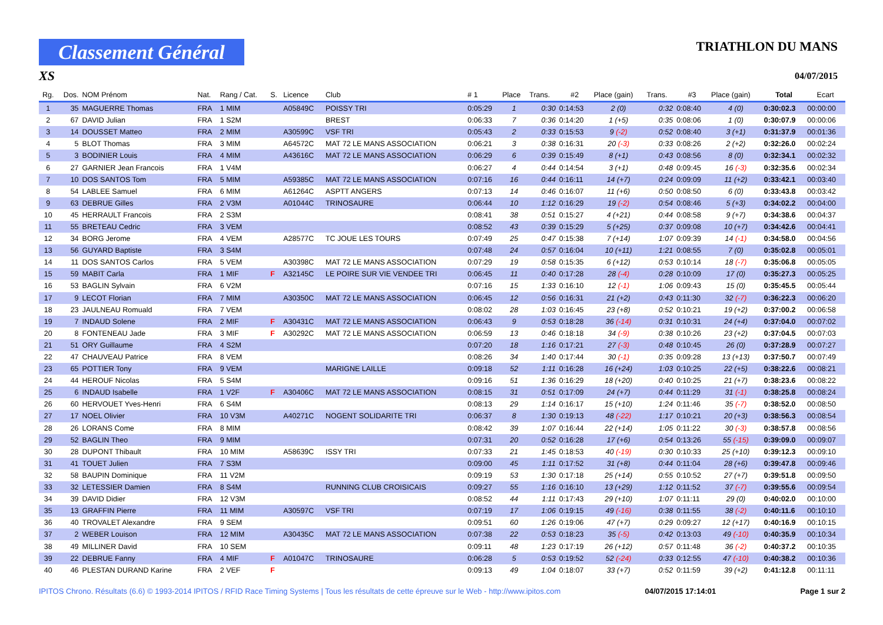Classement Général
TRIATHLON DU MANS
XS 04/07/2015
| Rg. | Dos. | NOM Prénom | Nat. | Rang / Cat. | S. | Licence | Club | # 1 | Place | Trans. | #2 | Place (gain) | Trans. | #3 | Place (gain) | Total | Ecart |
| --- | --- | --- | --- | --- | --- | --- | --- | --- | --- | --- | --- | --- | --- | --- | --- | --- | --- |
| 1 | 35 | MAGUERRE Thomas | FRA | 1 MIM | | A05849C | POISSY TRI | 0:05:29 | 1 | 0:30 | 0:14:53 | 2 (0) | 0:32 | 0:08:40 | 4 (0) | 0:30:02.3 | 00:00:00 |
| 2 | 67 | DAVID Julian | FRA | 1 S2M | | | BREST | 0:06:33 | 7 | 0:36 | 0:14:20 | 1 (+5) | 0:35 | 0:08:06 | 1 (0) | 0:30:07.9 | 00:00:06 |
| 3 | 14 | DOUSSET Matteo | FRA | 2 MIM | | A30599C | VSF TRI | 0:05:43 | 2 | 0:33 | 0:15:53 | 9 (-2) | 0:52 | 0:08:40 | 3 (+1) | 0:31:37.9 | 00:01:36 |
| 4 | 5 | BLOT Thomas | FRA | 3 MIM | | A64572C | MAT 72 LE MANS ASSOCIATION | 0:06:21 | 3 | 0:38 | 0:16:31 | 20 (-3) | 0:33 | 0:08:26 | 2 (+2) | 0:32:26.0 | 00:02:24 |
| 5 | 3 | BODINIER Louis | FRA | 4 MIM | | A43616C | MAT 72 LE MANS ASSOCIATION | 0:06:29 | 6 | 0:39 | 0:15:49 | 8 (+1) | 0:43 | 0:08:56 | 8 (0) | 0:32:34.1 | 00:02:32 |
| 6 | 27 | GARNIER Jean Francois | FRA | 1 V4M | | | | 0:06:27 | 4 | 0:44 | 0:14:54 | 3 (+1) | 0:48 | 0:09:45 | 16 (-3) | 0:32:35.6 | 00:02:34 |
| 7 | 10 | DOS SANTOS Tom | FRA | 5 MIM | | A59385C | MAT 72 LE MANS ASSOCIATION | 0:07:16 | 16 | 0:44 | 0:16:11 | 14 (+7) | 0:24 | 0:09:09 | 11 (+2) | 0:33:42.1 | 00:03:40 |
| 8 | 54 | LABLEE Samuel | FRA | 6 MIM | | A61264C | ASPTT ANGERS | 0:07:13 | 14 | 0:46 | 0:16:07 | 11 (+6) | 0:50 | 0:08:50 | 6 (0) | 0:33:43.8 | 00:03:42 |
| 9 | 63 | DEBRUE Gilles | FRA | 2 V3M | | A01044C | TRINOSAURE | 0:06:44 | 10 | 1:12 | 0:16:29 | 19 (-2) | 0:54 | 0:08:46 | 5 (+3) | 0:34:02.2 | 00:04:00 |
| 10 | 45 | HERRAULT Francois | FRA | 2 S3M | | | | 0:08:41 | 38 | 0:51 | 0:15:27 | 4 (+21) | 0:44 | 0:08:58 | 9 (+7) | 0:34:38.6 | 00:04:37 |
| 11 | 55 | BRETEAU Cedric | FRA | 3 VEM | | | | 0:08:52 | 43 | 0:39 | 0:15:29 | 5 (+25) | 0:37 | 0:09:08 | 10 (+7) | 0:34:42.6 | 00:04:41 |
| 12 | 34 | BORG Jerome | FRA | 4 VEM | | A28577C | TC JOUE LES TOURS | 0:07:49 | 25 | 0:47 | 0:15:38 | 7 (+14) | 1:07 | 0:09:39 | 14 (-1) | 0:34:58.0 | 00:04:56 |
| 13 | 56 | GUYARD Baptiste | FRA | 3 S4M | | | | 0:07:48 | 24 | 0:57 | 0:16:04 | 10 (+11) | 1:21 | 0:08:55 | 7 (0) | 0:35:02.8 | 00:05:01 |
| 14 | 11 | DOS SANTOS Carlos | FRA | 5 VEM | | A30398C | MAT 72 LE MANS ASSOCIATION | 0:07:29 | 19 | 0:58 | 0:15:35 | 6 (+12) | 0:53 | 0:10:14 | 18 (-7) | 0:35:06.8 | 00:05:05 |
| 15 | 59 | MABIT Carla | FRA | 1 MIF | F | A32145C | LE POIRE SUR VIE VENDEE TRI | 0:06:45 | 11 | 0:40 | 0:17:28 | 28 (-4) | 0:28 | 0:10:09 | 17 (0) | 0:35:27.3 | 00:05:25 |
| 16 | 53 | BAGLIN Sylvain | FRA | 6 V2M | | | | 0:07:16 | 15 | 1:33 | 0:16:10 | 12 (-1) | 1:06 | 0:09:43 | 15 (0) | 0:35:45.5 | 00:05:44 |
| 17 | 9 | LECOT Florian | FRA | 7 MIM | | A30350C | MAT 72 LE MANS ASSOCIATION | 0:06:45 | 12 | 0:56 | 0:16:31 | 21 (+2) | 0:43 | 0:11:30 | 32 (-7) | 0:36:22.3 | 00:06:20 |
| 18 | 23 | JAULNEAU Romuald | FRA | 7 VEM | | | | 0:08:02 | 28 | 1:03 | 0:16:45 | 23 (+8) | 0:52 | 0:10:21 | 19 (+2) | 0:37:00.2 | 00:06:58 |
| 19 | 7 | INDAUD Solene | FRA | 2 MIF | F | A30431C | MAT 72 LE MANS ASSOCIATION | 0:06:43 | 9 | 0:53 | 0:18:28 | 36 (-14) | 0:31 | 0:10:31 | 24 (+4) | 0:37:04.0 | 00:07:02 |
| 20 | 8 | FONTENEAU Jade | FRA | 3 MIF | F | A30292C | MAT 72 LE MANS ASSOCIATION | 0:06:59 | 13 | 0:46 | 0:18:18 | 34 (-9) | 0:38 | 0:10:26 | 23 (+2) | 0:37:04.5 | 00:07:03 |
| 21 | 51 | ORY Guillaume | FRA | 4 S2M | | | | 0:07:20 | 18 | 1:16 | 0:17:21 | 27 (-3) | 0:48 | 0:10:45 | 26 (0) | 0:37:28.9 | 00:07:27 |
| 22 | 47 | CHAUVEAU Patrice | FRA | 8 VEM | | | | 0:08:26 | 34 | 1:40 | 0:17:44 | 30 (-1) | 0:35 | 0:09:28 | 13 (+13) | 0:37:50.7 | 00:07:49 |
| 23 | 65 | POTTIER Tony | FRA | 9 VEM | | | MARIGNE LAILLE | 0:09:18 | 52 | 1:11 | 0:16:28 | 16 (+24) | 1:03 | 0:10:25 | 22 (+5) | 0:38:22.6 | 00:08:21 |
| 24 | 44 | HEROUF Nicolas | FRA | 5 S4M | | | | 0:09:16 | 51 | 1:36 | 0:16:29 | 18 (+20) | 0:40 | 0:10:25 | 21 (+7) | 0:38:23.6 | 00:08:22 |
| 25 | 6 | INDAUD Isabelle | FRA | 1 V2F | F | A30406C | MAT 72 LE MANS ASSOCIATION | 0:08:15 | 31 | 0:51 | 0:17:09 | 24 (+7) | 0:44 | 0:11:29 | 31 (-1) | 0:38:25.8 | 00:08:24 |
| 26 | 60 | HERVOUET Yves-Henri | FRA | 6 S4M | | | | 0:08:13 | 29 | 1:14 | 0:16:17 | 15 (+10) | 1:24 | 0:11:46 | 35 (-7) | 0:38:52.0 | 00:08:50 |
| 27 | 17 | NOEL Olivier | FRA | 10 V3M | | A40271C | NOGENT SOLIDARITE TRI | 0:06:37 | 8 | 1:30 | 0:19:13 | 48 (-22) | 1:17 | 0:10:21 | 20 (+3) | 0:38:56.3 | 00:08:54 |
| 28 | 26 | LORANS Come | FRA | 8 MIM | | | | 0:08:42 | 39 | 1:07 | 0:16:44 | 22 (+14) | 1:05 | 0:11:22 | 30 (-3) | 0:38:57.8 | 00:08:56 |
| 29 | 52 | BAGLIN Theo | FRA | 9 MIM | | | | 0:07:31 | 20 | 0:52 | 0:16:28 | 17 (+6) | 0:54 | 0:13:26 | 55 (-15) | 0:39:09.0 | 00:09:07 |
| 30 | 28 | DUPONT Thibault | FRA | 10 MIM | | A58639C | ISSY TRI | 0:07:33 | 21 | 1:45 | 0:18:53 | 40 (-19) | 0:30 | 0:10:33 | 25 (+10) | 0:39:12.3 | 00:09:10 |
| 31 | 41 | TOUET Julien | FRA | 7 S3M | | | | 0:09:00 | 45 | 1:11 | 0:17:52 | 31 (+8) | 0:44 | 0:11:04 | 28 (+6) | 0:39:47.8 | 00:09:46 |
| 32 | 58 | BAUPIN Dominique | FRA | 11 V2M | | | | 0:09:19 | 53 | 1:30 | 0:17:18 | 25 (+14) | 0:55 | 0:10:52 | 27 (+7) | 0:39:51.8 | 00:09:50 |
| 33 | 32 | LETESSIER Damien | FRA | 8 S4M | | | RUNNING CLUB CROISICAIS | 0:09:27 | 55 | 1:16 | 0:16:10 | 13 (+29) | 1:12 | 0:11:52 | 37 (-7) | 0:39:55.6 | 00:09:54 |
| 34 | 39 | DAVID Didier | FRA | 12 V3M | | | | 0:08:52 | 44 | 1:11 | 0:17:43 | 29 (+10) | 1:07 | 0:11:11 | 29 (0) | 0:40:02.0 | 00:10:00 |
| 35 | 13 | GRAFFIN Pierre | FRA | 11 MIM | | A30597C | VSF TRI | 0:07:19 | 17 | 1:06 | 0:19:15 | 49 (-16) | 0:38 | 0:11:55 | 38 (-2) | 0:40:11.6 | 00:10:10 |
| 36 | 40 | TROVALET Alexandre | FRA | 9 SEM | | | | 0:09:51 | 60 | 1:26 | 0:19:06 | 47 (+7) | 0:29 | 0:09:27 | 12 (+17) | 0:40:16.9 | 00:10:15 |
| 37 | 2 | WEBER Louison | FRA | 12 MIM | | A30435C | MAT 72 LE MANS ASSOCIATION | 0:07:38 | 22 | 0:53 | 0:18:23 | 35 (-5) | 0:42 | 0:13:03 | 49 (-10) | 0:40:35.9 | 00:10:34 |
| 38 | 49 | MILLINER David | FRA | 10 SEM | | | | 0:09:11 | 48 | 1:23 | 0:17:19 | 26 (+12) | 0:57 | 0:11:48 | 36 (-2) | 0:40:37.2 | 00:10:35 |
| 39 | 22 | DEBRUE Fanny | FRA | 4 MIF | F | A01047C | TRINOSAURE | 0:06:28 | 5 | 0:53 | 0:19:52 | 52 (-24) | 0:33 | 0:12:55 | 47 (-10) | 0:40:38.2 | 00:10:36 |
| 40 | 46 | PLESTAN DURAND Karine | FRA | 2 VEF | F | | | 0:09:13 | 49 | 1:04 | 0:18:07 | 33 (+7) | 0:52 | 0:11:59 | 39 (+2) | 0:41:12.8 | 00:11:11 |
IPITOS Chrono. Résultats (6.6) © 1993-2014 IPITOS / RFID Race Timing Systems | Tous les résultats de cette épreuve sur le Web - http://www.ipitos.com 04/07/2015 17:14:01 Page 1 sur 2